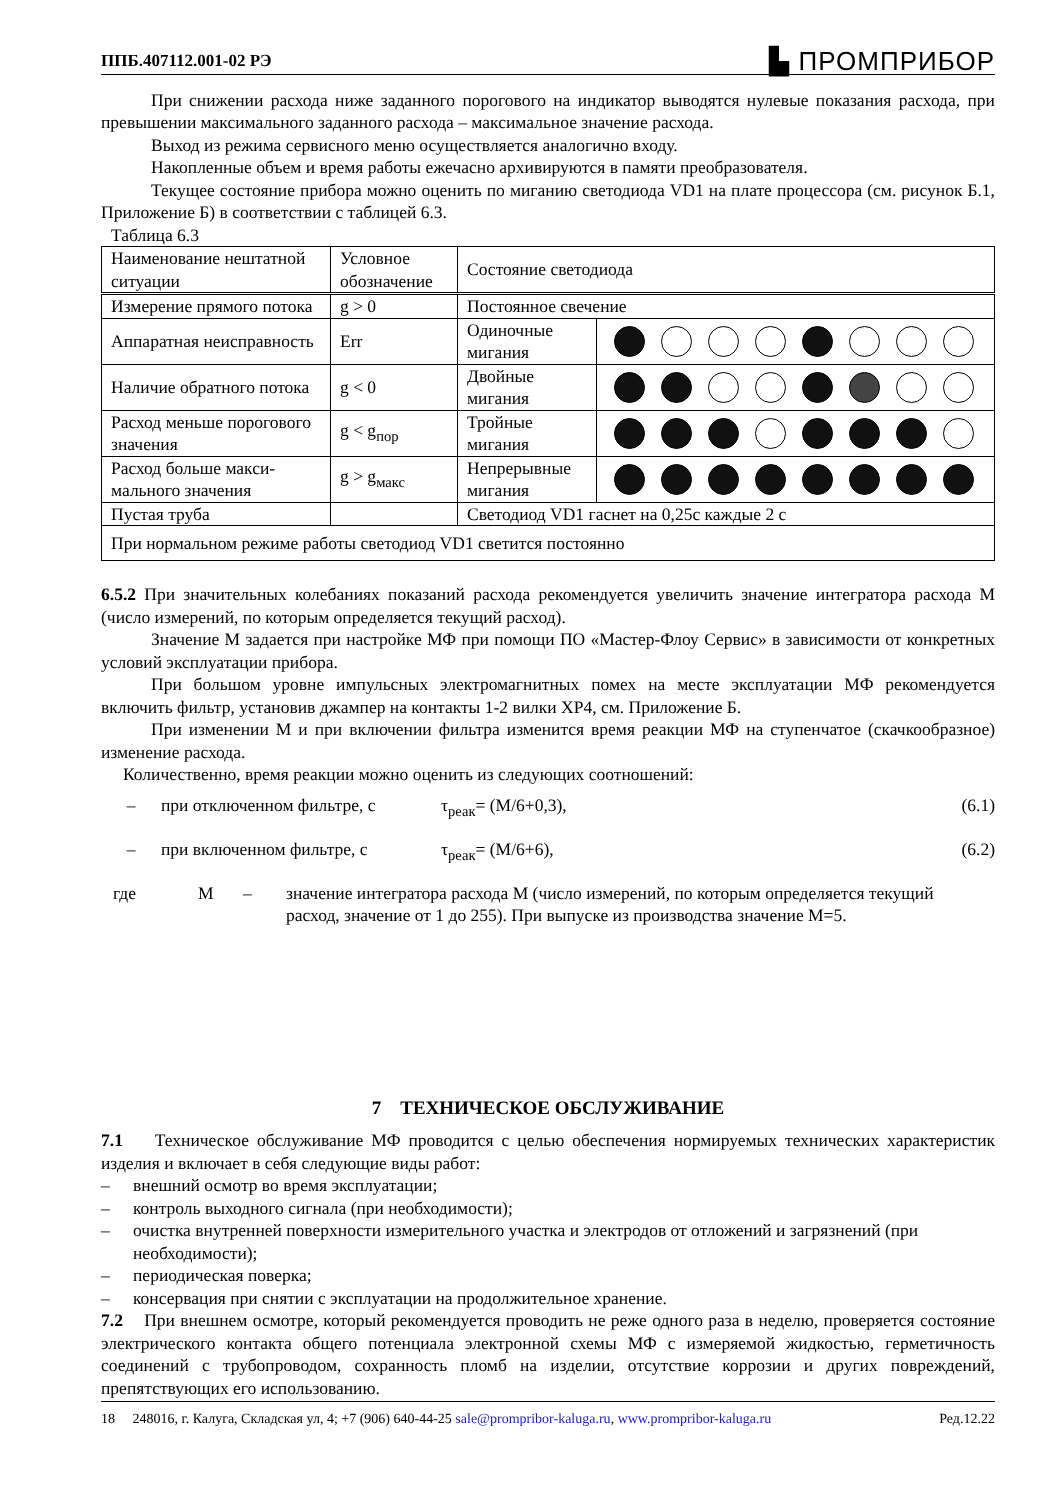ППБ.407112.001-02 РЭ ▙ ПРОМПРИБОР
При снижении расхода ниже заданного порогового на индикатор выводятся нулевые показания расхода, при превышении максимального заданного расхода – максимальное значение расхода.
Выход из режима сервисного меню осуществляется аналогично входу.
Накопленные объем и время работы ежечасно архивируются в памяти преобразователя.
Текущее состояние прибора можно оценить по миганию светодиода VD1 на плате процессора (см. рисунок Б.1, Приложение Б) в соответствии с таблицей 6.3.
Таблица 6.3
| Наименование нештатной ситуации | Условное обозначение | Состояние светодиода | |
| Измерение прямого потока | g > 0 | Постоянное свечение | |
| Аппаратная неисправность | Err | Одиночные мигания | |
| Наличие обратного потока | g < 0 | Двойные мигания | |
| Расход меньше порогового значения | g < g<sub>пор</sub> | Тройные мигания | |
| Расход больше макси-мального значения | g > g<sub>макс</sub> | Непрерывные мигания | |
| Пустая труба | | Светодиод VD1 гаснет на 0,25с каждые 2 с | |
| При нормальном режиме работы светодиод VD1 светится постоянно | | | |
6.5.2 При значительных колебаниях показаний расхода рекомендуется увеличить значение интегратора расхода М (число измерений, по которым определяется текущий расход).
Значение М задается при настройке МФ при помощи ПО «Мастер-Флоу Сервис» в зависимости от конкретных условий эксплуатации прибора.
При большом уровне импульсных электромагнитных помех на месте эксплуатации МФ рекомендуется включить фильтр, установив джампер на контакты 1-2 вилки ХР4, см. Приложение Б.
При изменении М и при включении фильтра изменится время реакции МФ на ступенчатое (скачкообразное) изменение расхода.
Количественно, время реакции можно оценить из следующих соотношений:
– при отключенном фильтре, с τ<sub>реак</sub>= (М/6+0,3), (6.1)
– при включенном фильтре, с τ<sub>реак</sub>= (М/6+6), (6.2)
где М – значение интегратора расхода М (число измерений, по которым определяется текущий расход, значение от 1 до 255). При выпуске из производства значение М=5.
7 ТЕХНИЧЕСКОЕ ОБСЛУЖИВАНИЕ
7.1 Техническое обслуживание МФ проводится с целью обеспечения нормируемых технических характеристик изделия и включает в себя следующие виды работ:
– внешний осмотр во время эксплуатации;
– контроль выходного сигнала (при необходимости);
– очистка внутренней поверхности измерительного участка и электродов от отложений и загрязнений (при необходимости);
– периодическая поверка;
– консервация при снятии с эксплуатации на продолжительное хранение.
7.2 При внешнем осмотре, который рекомендуется проводить не реже одного раза в неделю, проверяется состояние электрического контакта общего потенциала электронной схемы МФ с измеряемой жидкостью, герметичность соединений с трубопроводом, сохранность пломб на изделии, отсутствие коррозии и других повреждений, препятствующих его использованию.
18 248016, г. Калуга, Складская ул, 4; +7 (906) 640-44-25 sale@prompribor-kaluga.ru, www.prompribor-kaluga.ru Ред.12.22